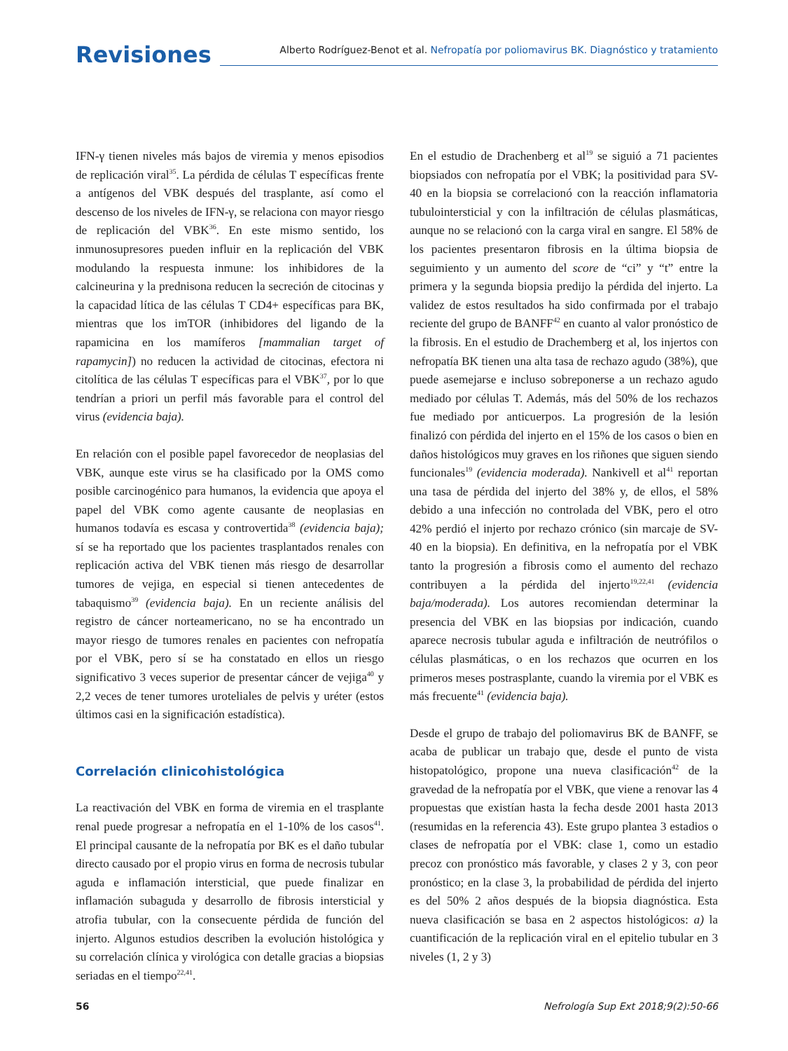Revisiones
Alberto Rodríguez-Benot et al. Nefropatía por poliomavirus BK. Diagnóstico y tratamiento
IFN-γ tienen niveles más bajos de viremia y menos episodios de replicación viral<sup>35</sup>. La pérdida de células T específicas frente a antígenos del VBK después del trasplante, así como el descenso de los niveles de IFN-γ, se relaciona con mayor riesgo de replicación del VBK<sup>36</sup>. En este mismo sentido, los inmunosupresores pueden influir en la replicación del VBK modulando la respuesta inmune: los inhibidores de la calcineurina y la prednisona reducen la secreción de citocinas y la capacidad lítica de las células T CD4+ específicas para BK, mientras que los imTOR (inhibidores del ligando de la rapamicina en los mamíferos [mammalian target of rapamycin]) no reducen la actividad de citocinas, efectora ni citolítica de las células T específicas para el VBK<sup>37</sup>, por lo que tendrían a priori un perfil más favorable para el control del virus (evidencia baja).
En relación con el posible papel favorecedor de neoplasias del VBK, aunque este virus se ha clasificado por la OMS como posible carcinogénico para humanos, la evidencia que apoya el papel del VBK como agente causante de neoplasias en humanos todavía es escasa y controvertida<sup>38</sup> (evidencia baja); sí se ha reportado que los pacientes trasplantados renales con replicación activa del VBK tienen más riesgo de desarrollar tumores de vejiga, en especial si tienen antecedentes de tabaquismo<sup>39</sup> (evidencia baja). En un reciente análisis del registro de cáncer norteamericano, no se ha encontrado un mayor riesgo de tumores renales en pacientes con nefropatía por el VBK, pero sí se ha constatado en ellos un riesgo significativo 3 veces superior de presentar cáncer de vejiga<sup>40</sup> y 2,2 veces de tener tumores uroteliales de pelvis y uréter (estos últimos casi en la significación estadística).
Correlación clinicohistológica
La reactivación del VBK en forma de viremia en el trasplante renal puede progresar a nefropatía en el 1-10% de los casos<sup>41</sup>. El principal causante de la nefropatía por BK es el daño tubular directo causado por el propio virus en forma de necrosis tubular aguda e inflamación intersticial, que puede finalizar en inflamación subaguda y desarrollo de fibrosis intersticial y atrofia tubular, con la consecuente pérdida de función del injerto. Algunos estudios describen la evolución histológica y su correlación clínica y virológica con detalle gracias a biopsias seriadas en el tiempo<sup>22,41</sup>.
En el estudio de Drachenberg et al<sup>19</sup> se siguió a 71 pacientes biopsiados con nefropatía por el VBK; la positividad para SV-40 en la biopsia se correlacionó con la reacción inflamatoria tubulointersticial y con la infiltración de células plasmáticas, aunque no se relacionó con la carga viral en sangre. El 58% de los pacientes presentaron fibrosis en la última biopsia de seguimiento y un aumento del score de “ci” y “t” entre la primera y la segunda biopsia predijo la pérdida del injerto. La validez de estos resultados ha sido confirmada por el trabajo reciente del grupo de BANFF<sup>42</sup> en cuanto al valor pronóstico de la fibrosis. En el estudio de Drachemberg et al, los injertos con nefropatía BK tienen una alta tasa de rechazo agudo (38%), que puede asemejarse e incluso sobreponerse a un rechazo agudo mediado por células T. Además, más del 50% de los rechazos fue mediado por anticuerpos. La progresión de la lesión finalizó con pérdida del injerto en el 15% de los casos o bien en daños histológicos muy graves en los riñones que siguen siendo funcionales<sup>19</sup> (evidencia moderada). Nankivell et al<sup>41</sup> reportan una tasa de pérdida del injerto del 38% y, de ellos, el 58% debido a una infección no controlada del VBK, pero el otro 42% perdió el injerto por rechazo crónico (sin marcaje de SV-40 en la biopsia). En definitiva, en la nefropatía por el VBK tanto la progresión a fibrosis como el aumento del rechazo contribuyen a la pérdida del injerto<sup>19,22,41</sup> (evidencia baja/moderada). Los autores recomiendan determinar la presencia del VBK en las biopsias por indicación, cuando aparece necrosis tubular aguda e infiltración de neutrófilos o células plasmáticas, o en los rechazos que ocurren en los primeros meses postrasplante, cuando la viremia por el VBK es más frecuente<sup>41</sup> (evidencia baja).
Desde el grupo de trabajo del poliomavirus BK de BANFF, se acaba de publicar un trabajo que, desde el punto de vista histopatológico, propone una nueva clasificación<sup>42</sup> de la gravedad de la nefropatía por el VBK, que viene a renovar las 4 propuestas que existían hasta la fecha desde 2001 hasta 2013 (resumidas en la referencia 43). Este grupo plantea 3 estadios o clases de nefropatía por el VBK: clase 1, como un estadio precoz con pronóstico más favorable, y clases 2 y 3, con peor pronóstico; en la clase 3, la probabilidad de pérdida del injerto es del 50% 2 años después de la biopsia diagnóstica. Esta nueva clasificación se basa en 2 aspectos histológicos: a) la cuantificación de la replicación viral en el epitelio tubular en 3 niveles (1, 2 y 3)
56 Nefrología Sup Ext 2018;9(2):50-66